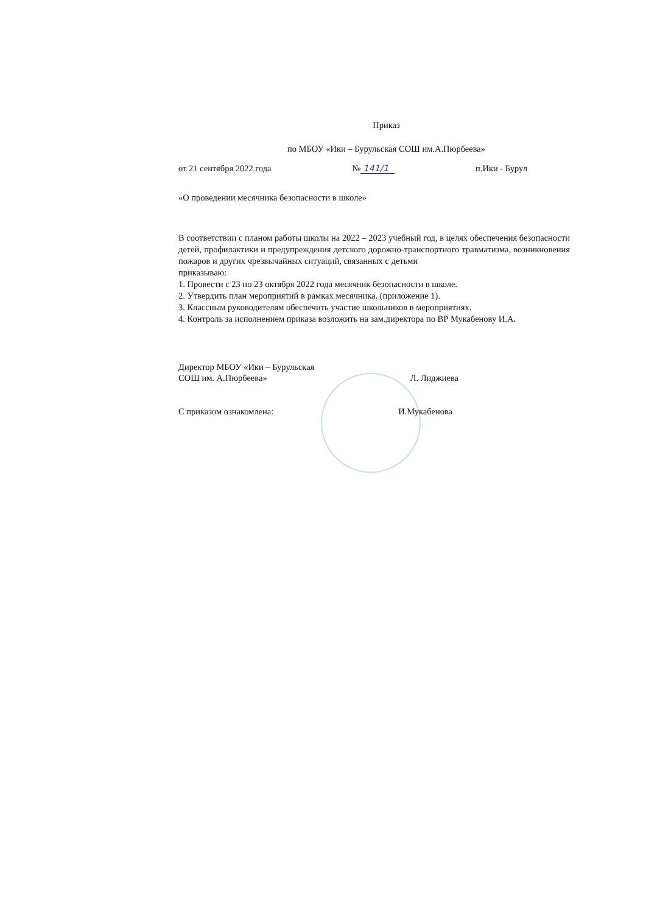Приказ
по МБОУ «Ики – Бурульская СОШ им.А.Пюрбеева»
от 21 сентября 2022 года № 141/1 п.Ики - Бурул
«О проведении месячника безопасности в школе»
В соответствии с планом работы школы на 2022 – 2023 учебный год, в целях обеспечения безопасности детей, профилактики и предупреждения детского дорожно-транспортного травматизма, возникновения пожаров и других чрезвычайных ситуаций, связанных с детьми
приказываю:
1. Провести с 23 по 23 октября 2022 года месячник безопасности в школе.
2. Утвердить план мероприятий в рамках месячника. (приложение 1).
3. Классным руководителям обеспечить участие школьников в мероприятиях.
4. Контроль за исполнением приказа возложить на зам.директора по ВР Мукабенову И.А.
Директор МБОУ «Ики – Бурульская
СОШ им. А.Пюрбеева» Л. Лиджиева
С приказом ознакомлена: И.Мукабенова